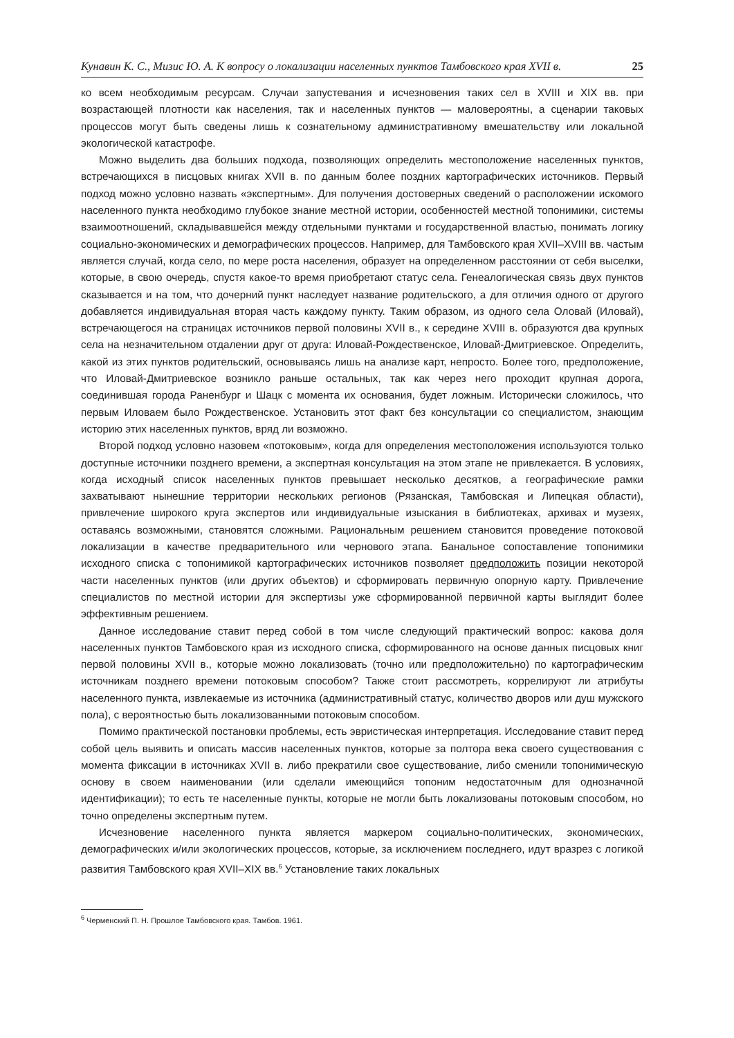Кунавин К. С., Мизис Ю. А. К вопросу о локализации населенных пунктов Тамбовского края XVII в. 25
ко всем необходимым ресурсам. Случаи запустевания и исчезновения таких сел в XVIII и XIX вв. при возрастающей плотности как населения, так и населенных пунктов — маловероятны, а сценарии таковых процессов могут быть сведены лишь к сознательному административному вмешательству или локальной экологической катастрофе.
Можно выделить два больших подхода, позволяющих определить местоположение населенных пунктов, встречающихся в писцовых книгах XVII в. по данным более поздних картографических источников. Первый подход можно условно назвать «экспертным». Для получения достоверных сведений о расположении искомого населенного пункта необходимо глубокое знание местной истории, особенностей местной топонимики, системы взаимоотношений, складывавшейся между отдельными пунктами и государственной властью, понимать логику социально-экономических и демографических процессов. Например, для Тамбовского края XVII–XVIII вв. частым является случай, когда село, по мере роста населения, образует на определенном расстоянии от себя выселки, которые, в свою очередь, спустя какое-то время приобретают статус села. Генеалогическая связь двух пунктов сказывается и на том, что дочерний пункт наследует название родительского, а для отличия одного от другого добавляется индивидуальная вторая часть каждому пункту. Таким образом, из одного села Оловай (Иловай), встречающегося на страницах источников первой половины XVII в., к середине XVIII в. образуются два крупных села на незначительном отдалении друг от друга: Иловай-Рождественское, Иловай-Дмитриевское. Определить, какой из этих пунктов родительский, основываясь лишь на анализе карт, непросто. Более того, предположение, что Иловай-Дмитриевское возникло раньше остальных, так как через него проходит крупная дорога, соединившая города Раненбург и Шацк с момента их основания, будет ложным. Исторически сложилось, что первым Иловаем было Рождественское. Установить этот факт без консультации со специалистом, знающим историю этих населенных пунктов, вряд ли возможно.
Второй подход условно назовем «потоковым», когда для определения местоположения используются только доступные источники позднего времени, а экспертная консультация на этом этапе не привлекается. В условиях, когда исходный список населенных пунктов превышает несколько десятков, а географические рамки захватывают нынешние территории нескольких регионов (Рязанская, Тамбовская и Липецкая области), привлечение широкого круга экспертов или индивидуальные изыскания в библиотеках, архивах и музеях, оставаясь возможными, становятся сложными. Рациональным решением становится проведение потоковой локализации в качестве предварительного или чернового этапа. Банальное сопоставление топонимики исходного списка с топонимикой картографических источников позволяет предположить позиции некоторой части населенных пунктов (или других объектов) и сформировать первичную опорную карту. Привлечение специалистов по местной истории для экспертизы уже сформированной первичной карты выглядит более эффективным решением.
Данное исследование ставит перед собой в том числе следующий практический вопрос: какова доля населенных пунктов Тамбовского края из исходного списка, сформированного на основе данных писцовых книг первой половины XVII в., которые можно локализовать (точно или предположительно) по картографическим источникам позднего времени потоковым способом? Также стоит рассмотреть, коррелируют ли атрибуты населенного пункта, извлекаемые из источника (административный статус, количество дворов или душ мужского пола), с вероятностью быть локализованными потоковым способом.
Помимо практической постановки проблемы, есть эвристическая интерпретация. Исследование ставит перед собой цель выявить и описать массив населенных пунктов, которые за полтора века своего существования с момента фиксации в источниках XVII в. либо прекратили свое существование, либо сменили топонимическую основу в своем наименовании (или сделали имеющийся топоним недостаточным для однозначной идентификации); то есть те населенные пункты, которые не могли быть локализованы потоковым способом, но точно определены экспертным путем.
Исчезновение населенного пункта является маркером социально-политических, экономических, демографических и/или экологических процессов, которые, за исключением последнего, идут вразрез с логикой развития Тамбовского края XVII–XIX вв.<sup>6</sup> Установление таких локальных
<sup>6</sup> Черменский П. Н. Прошлое Тамбовского края. Тамбов. 1961.